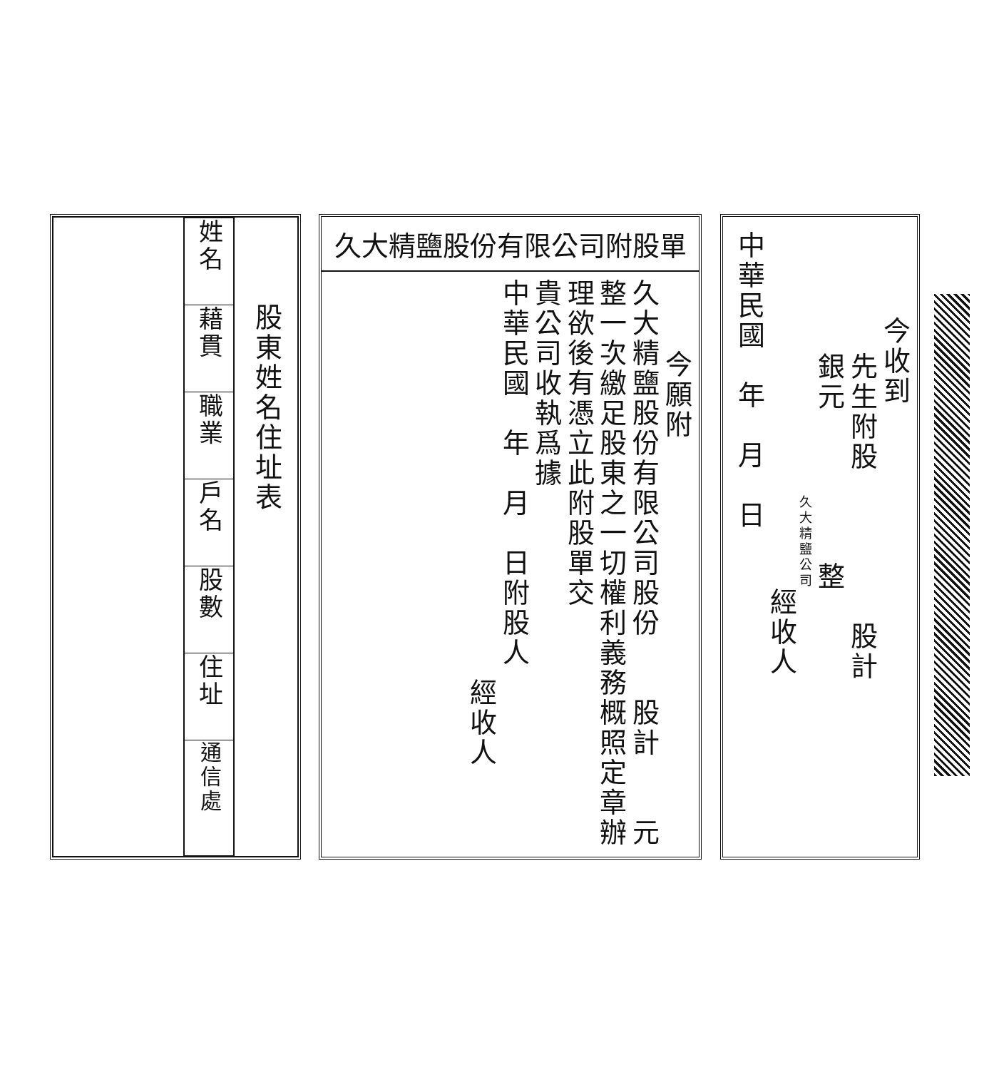今收到
先生附股　　　　　股計
銀元　　　　　整
久大精鹽公司
經收人
中華民國　年　月　日
久大精鹽股份有限公司附股單
今願附
久大精鹽股份有限公司股份　　股計　　元
整一次繳足股東之一切權利義務概照定章辦
理欲後有憑立此附股單交
貴公司收執爲據
中華民國　年　月　日附股人
經收人
| | / 姓名 / / 藉貫 / / 職業 / / 戶名 / / 股數 / / 住址 / / 通信處 / | 股東姓名住址表 |